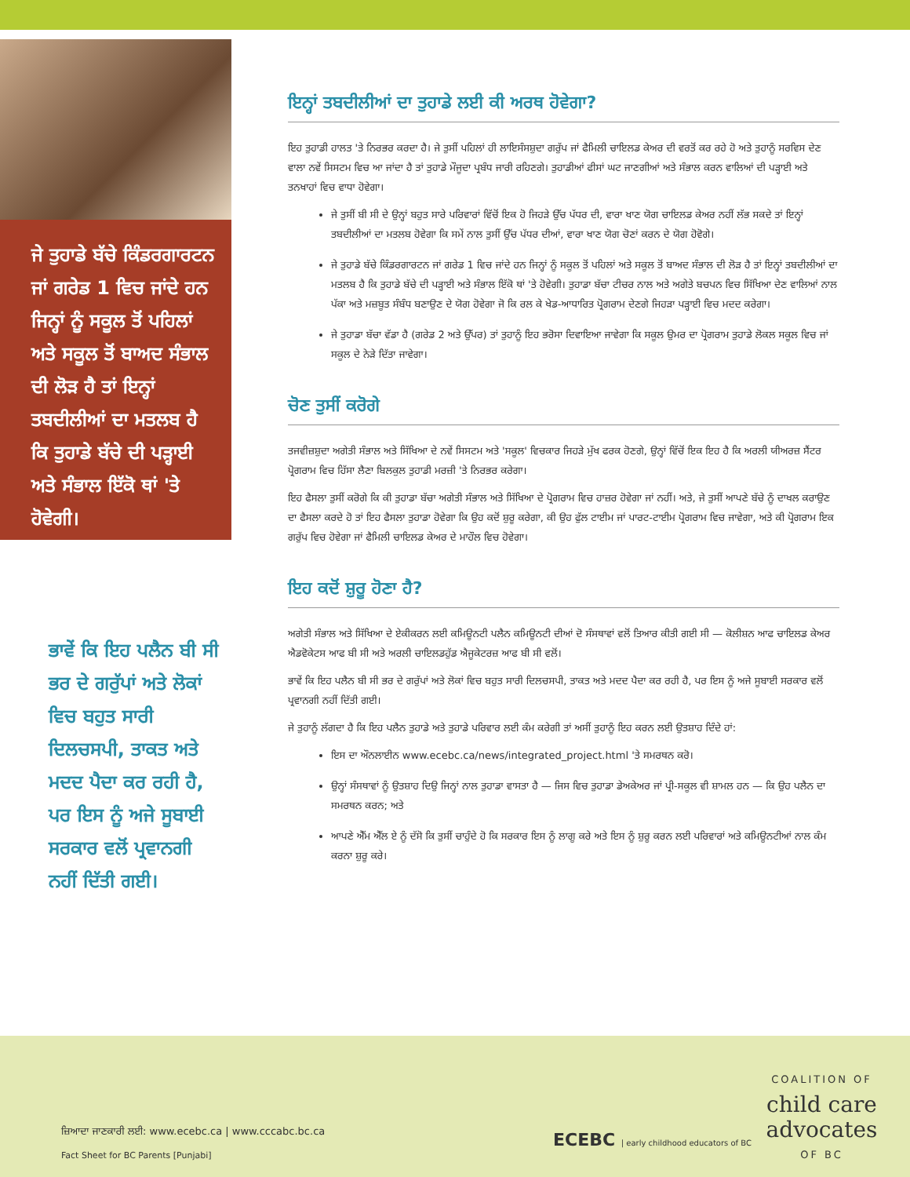ਜੇ ਤੁਹਾਡੇ ਬੱਚੇ ਕਿੰਡਰਗਾਰਟਨ ਜਾਂ ਗਰੇਡ 1 ਵਿਚ ਜਾਂਦੇ ਹਨ ਜਿਨ੍ਹਾਂ ਨੂੰ ਸਕੂਲ ਤੋਂ ਪਹਿਲਾਂ ਅਤੇ ਸਕੂਲ ਤੋਂ ਬਾਅਦ ਸੰਭਾਲ ਦੀ ਲੋੜ ਹੈ ਤਾਂ ਇਨ੍ਹਾਂ ਤਬਦੀਲੀਆਂ ਦਾ ਮਤਲਬ ਹੈ ਕਿ ਤੁਹਾਡੇ ਬੱਚੇ ਦੀ ਪੜ੍ਹਾਈ ਅਤੇ ਸੰਭਾਲ ਇੱਕੋ ਥਾਂ 'ਤੇ ਹੋਵੇਗੀ।
ਭਾਵੇਂ ਕਿ ਇਹ ਪਲੈਨ ਬੀ ਸੀ ਭਰ ਦੇ ਗਰੁੱਪਾਂ ਅਤੇ ਲੋਕਾਂ ਵਿਚ ਬਹੁਤ ਸਾਰੀ ਦਿਲਚਸਪੀ, ਤਾਕਤ ਅਤੇ ਮਦਦ ਪੈਦਾ ਕਰ ਰਹੀ ਹੈ, ਪਰ ਇਸ ਨੂੰ ਅਜੇ ਸੂਬਾਈ ਸਰਕਾਰ ਵਲੋਂ ਪ੍ਰਵਾਨਗੀ ਨਹੀਂ ਦਿੱਤੀ ਗਈ।
ਇਨ੍ਹਾਂ ਤਬਦੀਲੀਆਂ ਦਾ ਤੁਹਾਡੇ ਲਈ ਕੀ ਅਰਥ ਹੋਵੇਗਾ?
ਇਹ ਤੁਹਾਡੀ ਹਾਲਤ 'ਤੇ ਨਿਰਭਰ ਕਰਦਾ ਹੈ। ਜੇ ਤੁਸੀਂ ਪਹਿਲਾਂ ਹੀ ਲਾਇਸੰਸਸ਼ੁਦਾ ਗਰੁੱਪ ਜਾਂ ਫੈਮਿਲੀ ਚਾਇਲਡ ਕੇਅਰ ਦੀ ਵਰਤੋਂ ਕਰ ਰਹੇ ਹੋ ਅਤੇ ਤੁਹਾਨੂੰ ਸਰਵਿਸ ਦੇਣ ਵਾਲਾ ਨਵੇਂ ਸਿਸਟਮ ਵਿਚ ਆ ਜਾਂਦਾ ਹੈ ਤਾਂ ਤੁਹਾਡੇ ਮੌਜੂਦਾ ਪ੍ਰਬੰਧ ਜਾਰੀ ਰਹਿਣਗੇ। ਤੁਹਾਡੀਆਂ ਫੀਸਾਂ ਘਟ ਜਾਣਗੀਆਂ ਅਤੇ ਸੰਭਾਲ ਕਰਨ ਵਾਲਿਆਂ ਦੀ ਪੜ੍ਹਾਈ ਅਤੇ ਤਨਖਾਹਾਂ ਵਿਚ ਵਾਧਾ ਹੋਵੇਗਾ।
ਜੇ ਤੁਸੀਂ ਬੀ ਸੀ ਦੇ ਉਨ੍ਹਾਂ ਬਹੁਤ ਸਾਰੇ ਪਰਿਵਾਰਾਂ ਵਿੱਚੋਂ ਇਕ ਹੋ ਜਿਹੜੇ ਉੱਚ ਪੱਧਰ ਦੀ, ਵਾਰਾ ਖਾਣ ਯੋਗ ਚਾਇਲਡ ਕੇਅਰ ਨਹੀਂ ਲੱਭ ਸਕਦੇ ਤਾਂ ਇਨ੍ਹਾਂ ਤਬਦੀਲੀਆਂ ਦਾ ਮਤਲਬ ਹੋਵੇਗਾ ਕਿ ਸਮੇਂ ਨਾਲ ਤੁਸੀਂ ਉੱਚ ਪੱਧਰ ਦੀਆਂ, ਵਾਰਾ ਖਾਣ ਯੋਗ ਚੋਣਾਂ ਕਰਨ ਦੇ ਯੋਗ ਹੋਵੋਗੇ।
ਜੇ ਤੁਹਾਡੇ ਬੱਚੇ ਕਿੰਡਰਗਾਰਟਨ ਜਾਂ ਗਰੇਡ 1 ਵਿਚ ਜਾਂਦੇ ਹਨ ਜਿਨ੍ਹਾਂ ਨੂੰ ਸਕੂਲ ਤੋਂ ਪਹਿਲਾਂ ਅਤੇ ਸਕੂਲ ਤੋਂ ਬਾਅਦ ਸੰਭਾਲ ਦੀ ਲੋੜ ਹੈ ਤਾਂ ਇਨ੍ਹਾਂ ਤਬਦੀਲੀਆਂ ਦਾ ਮਤਲਬ ਹੈ ਕਿ ਤੁਹਾਡੇ ਬੱਚੇ ਦੀ ਪੜ੍ਹਾਈ ਅਤੇ ਸੰਭਾਲ ਇੱਕੋ ਥਾਂ 'ਤੇ ਹੋਵੇਗੀ। ਤੁਹਾਡਾ ਬੱਚਾ ਟੀਚਰ ਨਾਲ ਅਤੇ ਅਗੇਤੇ ਬਚਪਨ ਵਿਚ ਸਿੱਖਿਆ ਦੇਣ ਵਾਲਿਆਂ ਨਾਲ ਪੱਕਾ ਅਤੇ ਮਜ਼ਬੂਤ ਸੰਬੰਧ ਬਣਾਉਣ ਦੇ ਯੋਗ ਹੋਵੇਗਾ ਜੋ ਕਿ ਰਲ ਕੇ ਖੇਡ-ਆਧਾਰਿਤ ਪ੍ਰੋਗਰਾਮ ਦੇਣਗੇ ਜਿਹੜਾ ਪੜ੍ਹਾਈ ਵਿਚ ਮਦਦ ਕਰੇਗਾ।
ਜੇ ਤੁਹਾਡਾ ਬੱਚਾ ਵੱਡਾ ਹੈ (ਗਰੇਡ 2 ਅਤੇ ਉੱਪਰ) ਤਾਂ ਤੁਹਾਨੂੰ ਇਹ ਭਰੋਸਾ ਦਿਵਾਇਆ ਜਾਵੇਗਾ ਕਿ ਸਕੂਲ ਉਮਰ ਦਾ ਪ੍ਰੋਗਰਾਮ ਤੁਹਾਡੇ ਲੋਕਲ ਸਕੂਲ ਵਿਚ ਜਾਂ ਸਕੂਲ ਦੇ ਨੇੜੇ ਦਿੱਤਾ ਜਾਵੇਗਾ।
ਚੋਣ ਤੁਸੀਂ ਕਰੋਗੇ
ਤਜਵੀਜ਼ਸ਼ੁਦਾ ਅਗੇਤੀ ਸੰਭਾਲ ਅਤੇ ਸਿੱਖਿਆ ਦੇ ਨਵੇਂ ਸਿਸਟਮ ਅਤੇ 'ਸਕੂਲ' ਵਿਚਕਾਰ ਜਿਹੜੇ ਮੁੱਖ ਫਰਕ ਹੋਣਗੇ, ਉਨ੍ਹਾਂ ਵਿੱਚੋਂ ਇਕ ਇਹ ਹੈ ਕਿ ਅਰਲੀ ਯੀਅਰਜ਼ ਸੈਂਟਰ ਪ੍ਰੋਗਰਾਮ ਵਿਚ ਹਿੱਸਾ ਲੈਣਾ ਬਿਲਕੁਲ ਤੁਹਾਡੀ ਮਰਜ਼ੀ 'ਤੇ ਨਿਰਭਰ ਕਰੇਗਾ।
ਇਹ ਫੈਸਲਾ ਤੁਸੀਂ ਕਰੋਗੇ ਕਿ ਕੀ ਤੁਹਾਡਾ ਬੱਚਾ ਅਗੇਤੀ ਸੰਭਾਲ ਅਤੇ ਸਿੱਖਿਆ ਦੇ ਪ੍ਰੋਗਰਾਮ ਵਿਚ ਹਾਜ਼ਰ ਹੋਵੇਗਾ ਜਾਂ ਨਹੀਂ। ਅਤੇ, ਜੇ ਤੁਸੀਂ ਆਪਣੇ ਬੱਚੇ ਨੂੰ ਦਾਖਲ ਕਰਾਉਣ ਦਾ ਫੈਸਲਾ ਕਰਦੇ ਹੋ ਤਾਂ ਇਹ ਫੈਸਲਾ ਤੁਹਾਡਾ ਹੋਵੇਗਾ ਕਿ ਉਹ ਕਦੋਂ ਸ਼ੁਰੂ ਕਰੇਗਾ, ਕੀ ਉਹ ਫੁੱਲ ਟਾਈਮ ਜਾਂ ਪਾਰਟ-ਟਾਈਮ ਪ੍ਰੋਗਰਾਮ ਵਿਚ ਜਾਵੇਗਾ, ਅਤੇ ਕੀ ਪ੍ਰੋਗਰਾਮ ਇਕ ਗਰੁੱਪ ਵਿਚ ਹੋਵੇਗਾ ਜਾਂ ਫੈਮਿਲੀ ਚਾਇਲਡ ਕੇਅਰ ਦੇ ਮਾਹੌਲ ਵਿਚ ਹੋਵੇਗਾ।
ਇਹ ਕਦੋਂ ਸ਼ੁਰੂ ਹੋਣਾ ਹੈ?
ਅਗੇਤੀ ਸੰਭਾਲ ਅਤੇ ਸਿੱਖਿਆ ਦੇ ਏਕੀਕਰਨ ਲਈ ਕਮਿਊਨਟੀ ਪਲੈਨ ਕਮਿਊਨਟੀ ਦੀਆਂ ਦੋ ਸੰਸਥਾਵਾਂ ਵਲੋਂ ਤਿਆਰ ਕੀਤੀ ਗਈ ਸੀ — ਕੋਲੀਸ਼ਨ ਆਫ ਚਾਇਲਡ ਕੇਅਰ ਐਡਵੋਕੇਟਸ ਆਫ ਬੀ ਸੀ ਅਤੇ ਅਰਲੀ ਚਾਇਲਡਹੁੱਡ ਐਜੂਕੇਟਰਜ਼ ਆਫ ਬੀ ਸੀ ਵਲੋਂ।
ਭਾਵੇਂ ਕਿ ਇਹ ਪਲੈਨ ਬੀ ਸੀ ਭਰ ਦੇ ਗਰੁੱਪਾਂ ਅਤੇ ਲੋਕਾਂ ਵਿਚ ਬਹੁਤ ਸਾਰੀ ਦਿਲਚਸਪੀ, ਤਾਕਤ ਅਤੇ ਮਦਦ ਪੈਦਾ ਕਰ ਰਹੀ ਹੈ, ਪਰ ਇਸ ਨੂੰ ਅਜੇ ਸੂਬਾਈ ਸਰਕਾਰ ਵਲੋਂ ਪ੍ਰਵਾਨਗੀ ਨਹੀਂ ਦਿੱਤੀ ਗਈ।
ਜੇ ਤੁਹਾਨੂੰ ਲੱਗਦਾ ਹੈ ਕਿ ਇਹ ਪਲੈਨ ਤੁਹਾਡੇ ਅਤੇ ਤੁਹਾਡੇ ਪਰਿਵਾਰ ਲਈ ਕੰਮ ਕਰੇਗੀ ਤਾਂ ਅਸੀਂ ਤੁਹਾਨੂੰ ਇਹ ਕਰਨ ਲਈ ਉਤਸ਼ਾਹ ਦਿੰਦੇ ਹਾਂ:
ਇਸ ਦਾ ਔਨਲਾਈਨ www.ecebc.ca/news/integrated_project.html 'ਤੇ ਸਮਰਥਨ ਕਰੋ।
ਉਨ੍ਹਾਂ ਸੰਸਥਾਵਾਂ ਨੂੰ ਉਤਸ਼ਾਹ ਦਿਉ ਜਿਨ੍ਹਾਂ ਨਾਲ ਤੁਹਾਡਾ ਵਾਸਤਾ ਹੈ — ਜਿਸ ਵਿਚ ਤੁਹਾਡਾ ਡੇਅਕੇਅਰ ਜਾਂ ਪ੍ਰੀ-ਸਕੂਲ ਵੀ ਸ਼ਾਮਲ ਹਨ — ਕਿ ਉਹ ਪਲੈਨ ਦਾ ਸਮਰਥਨ ਕਰਨ; ਅਤੇ
ਆਪਣੇ ਐੱਮ ਐੱਲ ਏ ਨੂੰ ਦੱਸੋ ਕਿ ਤੁਸੀਂ ਚਾਹੁੰਦੇ ਹੋ ਕਿ ਸਰਕਾਰ ਇਸ ਨੂੰ ਲਾਗੂ ਕਰੇ ਅਤੇ ਇਸ ਨੂੰ ਸ਼ੁਰੂ ਕਰਨ ਲਈ ਪਰਿਵਾਰਾਂ ਅਤੇ ਕਮਿਊਨਟੀਆਂ ਨਾਲ ਕੰਮ ਕਰਨਾ ਸ਼ੁਰੂ ਕਰੇ।
ਜ਼ਿਆਦਾ ਜਾਣਕਾਰੀ ਲਈ: www.ecebc.ca | www.cccabc.bc.ca
Fact Sheet for BC Parents [Punjabi]
ECEBC | early childhood educators of BC
COALITION OF
child care advocates
OF BC